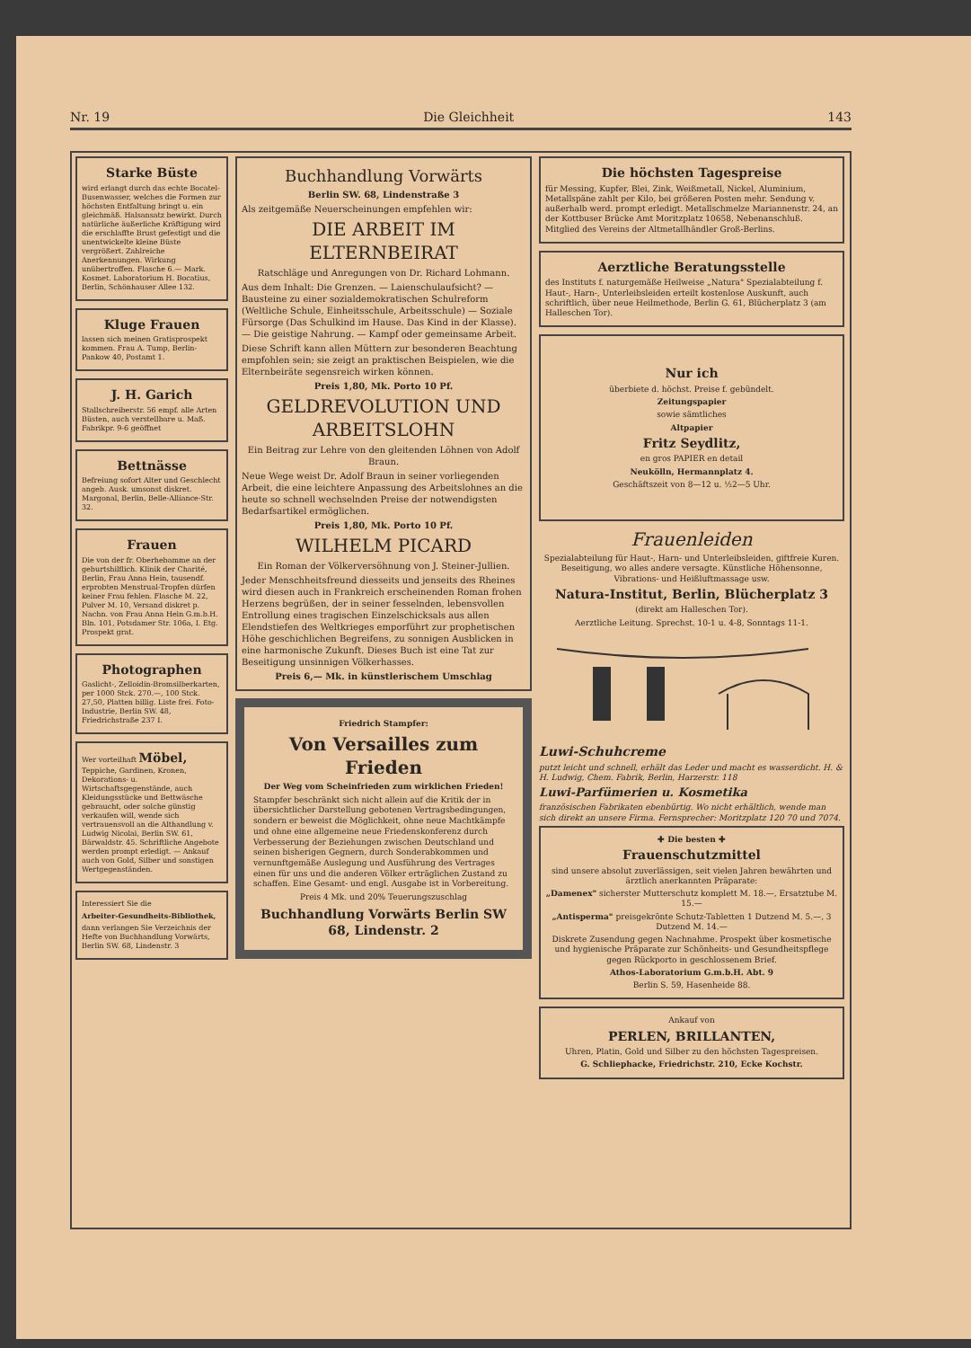Nr. 19 Die Gleichheit 143
Starke Büste
wird erlangt durch das echte Bocatel-Busenwasser, welches die Formen zur höchsten Entfaltung bringt u. ein gleichmäß. Halsansatz bewirkt. Durch natürliche äußerliche Kräftigung wird die erschlaffte Brust gefestigt und die unentwickelte kleine Büste vergrößert. Zahlreiche Anerkennungen. Wirkung unübertroffen. Flasche 6.— Mark. Kosmet. Laboratorium H. Bocatius, Berlin, Schönhauser Allee 132.
Kluge Frauen
lassen sich meinen Gratisprospekt kommen. Frau A. Tump, Berlin-Pankow 40, Postamt 1.
J. H. Garich
Stallschreiberstr. 56 empf. alle Arten Büsten, auch verstellbare u. Maß. Fabrikpr. 9-6 geöffnet
Bettnässe
Befreiung sofort Alter und Geschlecht angeb. Ausk. umsonst diskret. Margonal, Berlin, Belle-Alliance-Str. 32.
Frauen
Die von der fr. Oberhebamme an der geburtshilflich. Klinik der Charité, Berlin, Frau Anna Hein, tausendf. erprobten Menstrual-Tropfen dürfen keiner Frau fehlen. Flasche M. 22, Pulver M. 10, Versand diskret p. Nachn. von Frau Anna Hein G.m.b.H. Bln. 101, Potsdamer Str. 106a, I. Etg. Prospekt grat.
Photographen
Gaslicht-, Zelloidin-Bromsilberkarten, per 1000 Stck. 270.—, 100 Stck. 27,50, Platten billig. Liste frei. Foto-Industrie, Berlin SW. 48, Friedrichstraße 237 I.
Wer vorteilhaft Möbel, Teppiche, Gardinen, Kronen, Dekorations- u. Wirtschaftsgegenstände, auch Kleidungsstücke und Bettwäsche gebraucht, oder solche günstig verkaufen will, wende sich vertrauensvoll an die Althandlung v. Ludwig Nicolai, Berlin SW. 61, Bärwaldstr. 45. Schriftliche Angebote werden prompt erledigt. — Ankauf auch von Gold, Silber und sonstigen Wertgegenständen.
Interessiert Sie die
Arbeiter-Gesundheits-Bibliothek,
dann verlangen Sie Verzeichnis der Hefte von Buchhandlung Vorwärts, Berlin SW. 68, Lindenstr. 3
Buchhandlung Vorwärts
Berlin SW. 68, Lindenstraße 3
Als zeitgemäße Neuerscheinungen empfehlen wir:
DIE ARBEIT IM ELTERNBEIRAT
Ratschläge und Anregungen von Dr. Richard Lohmann.
Aus dem Inhalt: Die Grenzen. — Laienschulaufsicht? — Bausteine zu einer sozialdemokratischen Schulreform (Weltliche Schule, Einheitsschule, Arbeitsschule) — Soziale Fürsorge (Das Schulkind im Hause. Das Kind in der Klasse). — Die geistige Nahrung. — Kampf oder gemeinsame Arbeit.
Diese Schrift kann allen Müttern zur besonderen Beachtung empfohlen sein; sie zeigt an praktischen Beispielen, wie die Elternbeiräte segensreich wirken können.
Preis 1,80, Mk. Porto 10 Pf.
GELDREVOLUTION UND ARBEITSLOHN
Ein Beitrag zur Lehre von den gleitenden Löhnen von Adolf Braun.
Neue Wege weist Dr. Adolf Braun in seiner vorliegenden Arbeit, die eine leichtere Anpassung des Arbeitslohnes an die heute so schnell wechselnden Preise der notwendigsten Bedarfsartikel ermöglichen.
Preis 1,80, Mk. Porto 10 Pf.
WILHELM PICARD
Ein Roman der Völkerversöhnung von J. Steiner-Jullien.
Jeder Menschheitsfreund diesseits und jenseits des Rheines wird diesen auch in Frankreich erscheinenden Roman frohen Herzens begrüßen, der in seiner fesselnden, lebensvollen Entrollung eines tragischen Einzelschicksals aus allen Elendstiefen des Weltkrieges emporführt zur prophetischen Höhe geschichlichen Begreifens, zu sonnigen Ausblicken in eine harmonische Zukunft. Dieses Buch ist eine Tat zur Beseitigung unsinnigen Völkerhasses.
Preis 6,— Mk. in künstlerischem Umschlag
Friedrich Stampfer:
Von Versailles zum Frieden
Der Weg vom Scheinfrieden zum wirklichen Frieden!
Stampfer beschränkt sich nicht allein auf die Kritik der in übersichtlicher Darstellung gebotenen Vertragsbedingungen, sondern er beweist die Möglichkeit, ohne neue Machtkämpfe und ohne eine allgemeine neue Friedenskonferenz durch Verbesserung der Beziehungen zwischen Deutschland und seinen bisherigen Gegnern, durch Sonderabkommen und vernunftgemäße Auslegung und Ausführung des Vertrages einen für uns und die anderen Völker erträglichen Zustand zu schaffen. Eine Gesamt- und engl. Ausgabe ist in Vorbereitung.
Preis 4 Mk. und 20% Teuerungszuschlag
Buchhandlung Vorwärts Berlin SW 68, Lindenstr. 2
Die höchsten Tagespreise
für Messing, Kupfer, Blei, Zink, Weißmetall, Nickel, Aluminium, Metallspäne zahlt per Kilo, bei größeren Posten mehr. Sendung v. außerhalb werd. prompt erledigt. Metallschmelze Mariannenstr. 24, an der Kottbuser Brücke Amt Moritzplatz 10658, Nebenanschluß. Mitglied des Vereins der Altmetallhändler Groß-Berlins.
Aerztliche Beratungsstelle
des Instituts f. naturgemäße Heilweise „Natura" Spezialabteilung f. Haut-, Harn-, Unterleibsleiden erteilt kostenlose Auskunft, auch schriftlich, über neue Heilmethode, Berlin G. 61, Blücherplatz 3 (am Halleschen Tor).
Nur ich
überbiete d. höchst. Preise f. gebündelt.
Zeitungspapier
sowie sämtliches
Altpapier
Fritz Seydlitz,
en gros PAPIER en detail
Neukölln, Hermannplatz 4.
Geschäftszeit von 8—12 u. ½2—5 Uhr.
Frauenleiden
Spezialabteilung für Haut-, Harn- und Unterleibsleiden, giftfreie Kuren. Beseitigung, wo alles andere versagte. Künstliche Höhensonne, Vibrations- und Heißluftmassage usw.
Natura-Institut, Berlin, Blücherplatz 3
(direkt am Halleschen Tor).
Aerztliche Leitung. Sprechst. 10-1 u. 4-8, Sonntags 11-1.
Luwi-Schuhcreme
putzt leicht und schnell, erhält das Leder und macht es wasserdicht. H. & H. Ludwig, Chem. Fabrik, Berlin, Harzerstr. 118
Luwi-Parfümerien u. Kosmetika
französischen Fabrikaten ebenbürtig. Wo nicht erhältlich, wende man sich direkt an unsere Firma. Fernsprecher: Moritzplatz 120 70 und 7074.
✚ Die besten ✚
Frauenschutzmittel
sind unsere absolut zuverlässigen, seit vielen Jahren bewährten und ärztlich anerkannten Präparate:
„Damenex" sicherster Mutterschutz komplett M. 18.—, Ersatztube M. 15.—
„Antisperma" preisgekrönte Schutz-Tabletten 1 Dutzend M. 5.—, 3 Dutzend M. 14.—
Diskrete Zusendung gegen Nachnahme. Prospekt über kosmetische und hygienische Präparate zur Schönheits- und Gesundheitspflege gegen Rückporto in geschlossenem Brief.
Athos-Laboratorium G.m.b.H. Abt. 9
Berlin S. 59, Hasenheide 88.
Ankauf von
PERLEN, BRILLANTEN,
Uhren, Platin, Gold und Silber zu den höchsten Tagespreisen.
G. Schliephacke, Friedrichstr. 210, Ecke Kochstr.